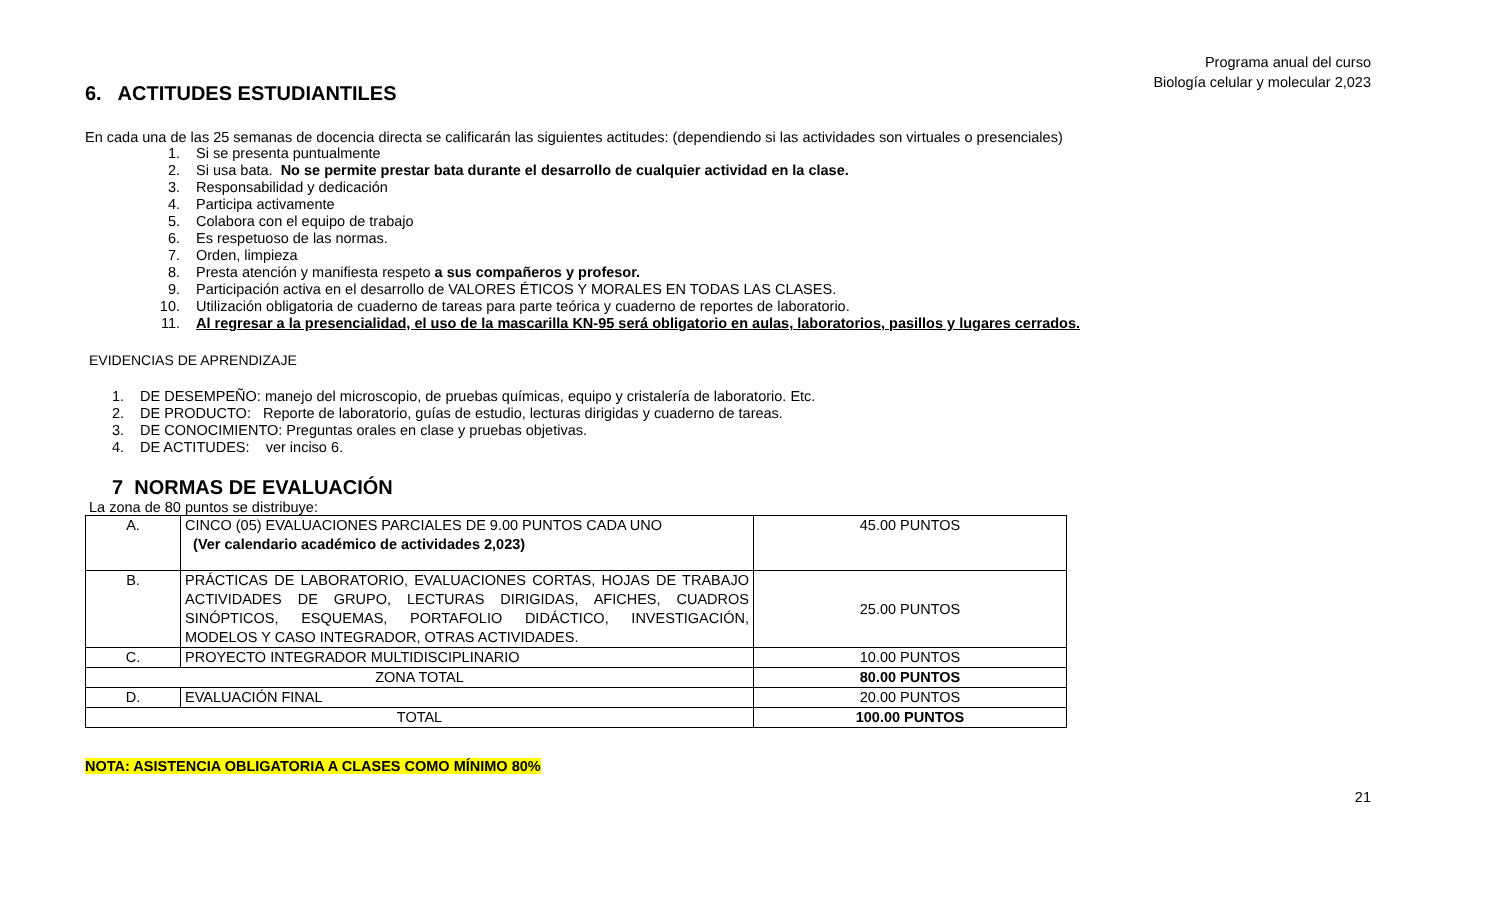Programa anual del curso
Biología celular y molecular 2,023
6. ACTITUDES ESTUDIANTILES
En cada una de las 25 semanas de docencia directa se calificarán las siguientes actitudes: (dependiendo si las actividades son virtuales o presenciales)
1. Si se presenta puntualmente
2. Si usa bata. No se permite prestar bata durante el desarrollo de cualquier actividad en la clase.
3. Responsabilidad y dedicación
4. Participa activamente
5. Colabora con el equipo de trabajo
6. Es respetuoso de las normas.
7. Orden, limpieza
8. Presta atención y manifiesta respeto a sus compañeros y profesor.
9. Participación activa en el desarrollo de VALORES ÉTICOS Y MORALES EN TODAS LAS CLASES.
10. Utilización obligatoria de cuaderno de tareas para parte teórica y cuaderno de reportes de laboratorio.
11. Al regresar a la presencialidad, el uso de la mascarilla KN-95 será obligatorio en aulas, laboratorios, pasillos y lugares cerrados.
EVIDENCIAS DE APRENDIZAJE
1. DE DESEMPEÑO: manejo del microscopio, de pruebas químicas, equipo y cristalería de laboratorio. Etc.
2. DE PRODUCTO: Reporte de laboratorio, guías de estudio, lecturas dirigidas y cuaderno de tareas.
3. DE CONOCIMIENTO: Preguntas orales en clase y pruebas objetivas.
4. DE ACTITUDES: ver inciso 6.
7 NORMAS DE EVALUACIÓN
La zona de 80 puntos se distribuye:
| A. | CINCO (05) EVALUACIONES PARCIALES DE 9.00 PUNTOS CADA UNO (Ver calendario académico de actividades 2,023) | 45.00 PUNTOS |
| B. | PRÁCTICAS DE LABORATORIO, EVALUACIONES CORTAS, HOJAS DE TRABAJO ACTIVIDADES DE GRUPO, LECTURAS DIRIGIDAS, AFICHES, CUADROS SINÓPTICOS, ESQUEMAS, PORTAFOLIO DIDÁCTICO, INVESTIGACIÓN, MODELOS Y CASO INTEGRADOR, OTRAS ACTIVIDADES. | 25.00 PUNTOS |
| C. | PROYECTO INTEGRADOR MULTIDISCIPLINARIO | 10.00 PUNTOS |
| ZONA TOTAL | | 80.00 PUNTOS |
| D. | EVALUACIÓN FINAL | 20.00 PUNTOS |
| TOTAL | | 100.00 PUNTOS |
NOTA: ASISTENCIA OBLIGATORIA A CLASES COMO MÍNIMO 80%
21